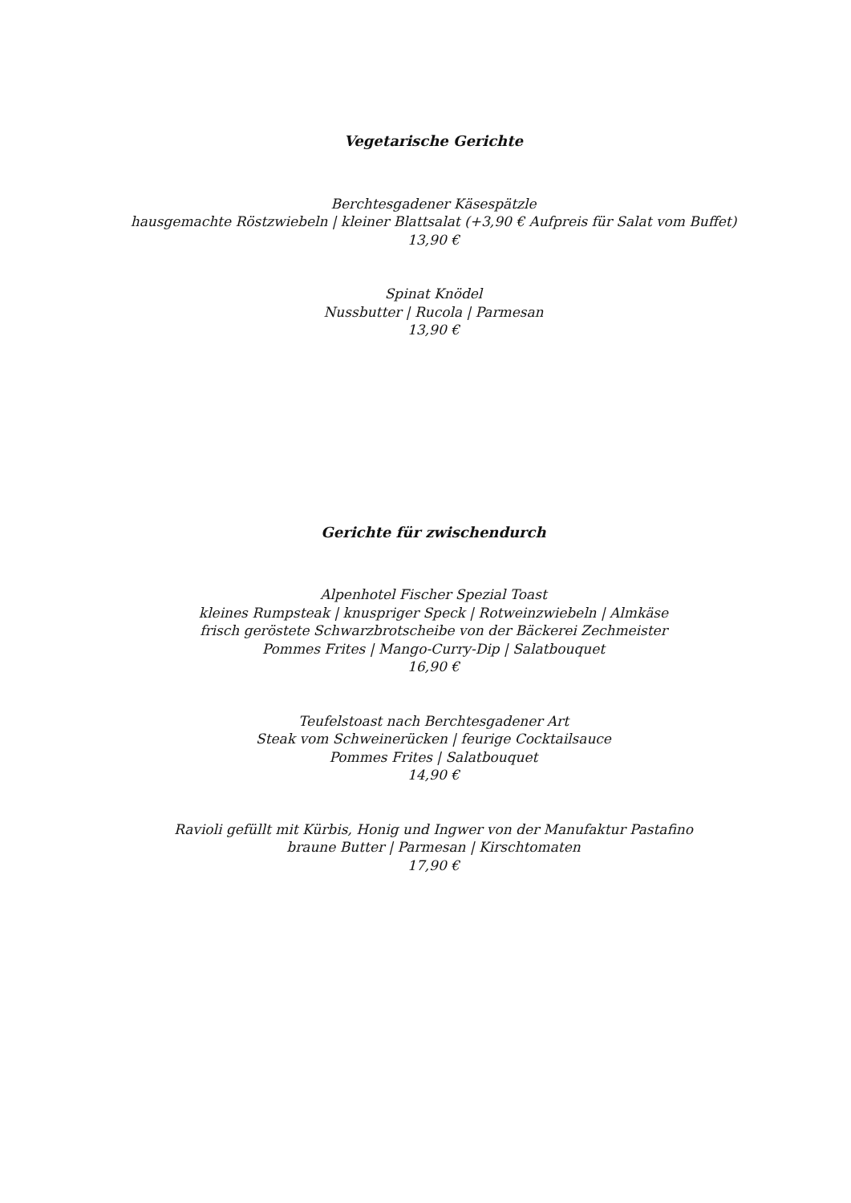Vegetarische Gerichte
Berchtesgadener Käsespätzle
hausgemachte Röstzwiebeln | kleiner Blattsalat (+3,90 € Aufpreis für Salat vom Buffet)
13,90 €
Spinat Knödel
Nussbutter | Rucola | Parmesan
13,90 €
Gerichte für zwischendurch
Alpenhotel Fischer Spezial Toast
kleines Rumpsteak | knuspriger Speck | Rotweinzwiebeln | Almkäse
frisch geröstete Schwarzbrotscheibe von der Bäckerei Zechmeister
Pommes Frites | Mango-Curry-Dip | Salatbouquet
16,90 €
Teufelstoast nach Berchtesgadener Art
Steak vom Schweinerücken | feurige Cocktailsauce
Pommes Frites | Salatbouquet
14,90 €
Ravioli gefüllt mit Kürbis, Honig und Ingwer von der Manufaktur Pastafino
braune Butter | Parmesan | Kirschtomaten
17,90 €